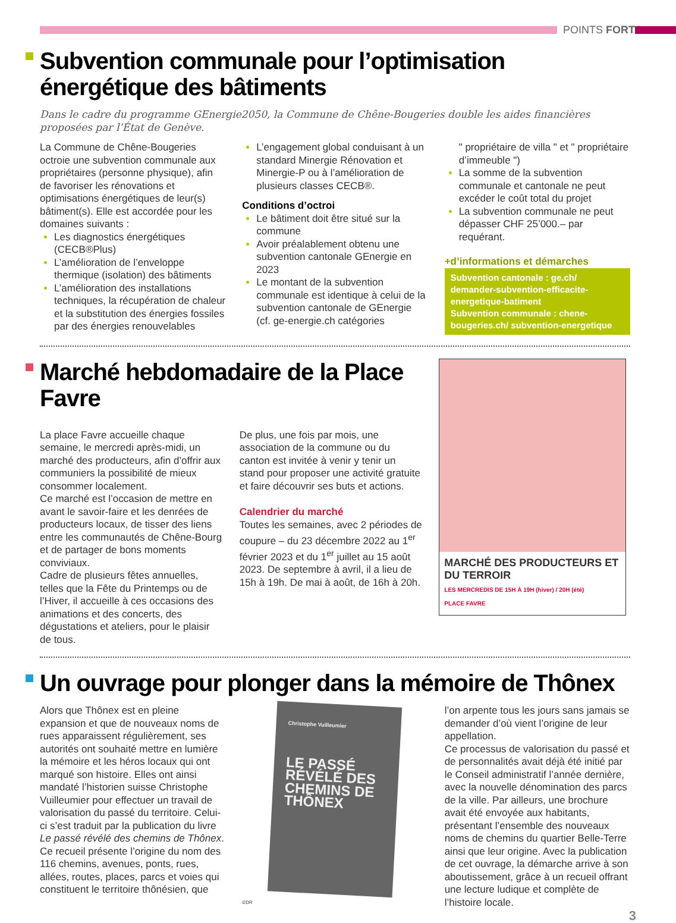POINTS FORTS
Subvention communale pour l’optimisation énergétique des bâtiments
Dans le cadre du programme GEnergie2050, la Commune de Chêne-Bougeries double les aides financières proposées par l’État de Genève.
La Commune de Chêne-Bougeries octroie une subvention communale aux propriétaires (personne physique), afin de favoriser les rénovations et optimisations énergétiques de leur(s) bâtiment(s). Elle est accordée pour les domaines suivants :
Les diagnostics énergétiques (CECB®Plus)
L’amélioration de l’enveloppe thermique (isolation) des bâtiments
L’amélioration des installations techniques, la récupération de chaleur et la substitution des énergies fossiles par des énergies renouvelables
L’engagement global conduisant à un standard Minergie Rénovation et Minergie-P ou à l’amélioration de plusieurs classes CECB®.
Conditions d’octroi
Le bâtiment doit être situé sur la commune
Avoir préalablement obtenu une subvention cantonale GEnergie en 2023
Le montant de la subvention communale est identique à celui de la subvention cantonale de GEnergie (cf. ge-energie.ch catégories
" propriétaire de villa " et " propriétaire d’immeuble ")
La somme de la subvention communale et cantonale ne peut excéder le coût total du projet
La subvention communale ne peut dépasser CHF 25’000.– par requérant.
+d’informations et démarches
Subvention cantonale : ge.ch/ demander-subvention-efficacite-energetique-batiment
Subvention communale : chene-bougeries.ch/ subvention-energetique
Marché hebdomadaire de la Place Favre
La place Favre accueille chaque semaine, le mercredi après-midi, un marché des producteurs, afin d’offrir aux communiers la possibilité de mieux consommer localement.
Ce marché est l’occasion de mettre en avant le savoir-faire et les denrées de producteurs locaux, de tisser des liens entre les communautés de Chêne-Bourg et de partager de bons moments conviviaux.
Cadre de plusieurs fêtes annuelles, telles que la Fête du Printemps ou de l’Hiver, il accueille à ces occasions des animations et des concerts, des dégustations et ateliers, pour le plaisir de tous.
De plus, une fois par mois, une association de la commune ou du canton est invitée à venir y tenir un stand pour proposer une activité gratuite et faire découvrir ses buts et actions.
Calendrier du marché
Toutes les semaines, avec 2 périodes de coupure – du 23 décembre 2022 au 1<sup>er</sup> février 2023 et du 1<sup>er</sup> juillet au 15 août 2023. De septembre à avril, il a lieu de 15h à 19h. De mai à août, de 16h à 20h.
MARCHÉ DES PRODUCTEURS ET DU TERROIR
LES MERCREDIS DE 15H À 19H (hiver) / 20H (été)
PLACE FAVRE
Un ouvrage pour plonger dans la mémoire de Thônex
Alors que Thônex est en pleine expansion et que de nouveaux noms de rues apparaissent régulièrement, ses autorités ont souhaité mettre en lumière la mémoire et les héros locaux qui ont marqué son histoire. Elles ont ainsi mandaté l’historien suisse Christophe Vuilleumier pour effectuer un travail de valorisation du passé du territoire. Celui-ci s’est traduit par la publication du livre Le passé révélé des chemins de Thônex.
Ce recueil présente l’origine du nom des 116 chemins, avenues, ponts, rues, allées, routes, places, parcs et voies qui constituent le territoire thônésien, que
Christophe Vuilleumier
LE PASSÉ RÉVÉLÉ DES CHEMINS DE THÔNEX
©DR
l’on arpente tous les jours sans jamais se demander d’où vient l’origine de leur appellation.
Ce processus de valorisation du passé et de personnalités avait déjà été initié par le Conseil administratif l’année dernière, avec la nouvelle dénomination des parcs de la ville. Par ailleurs, une brochure avait été envoyée aux habitants, présentant l’ensemble des nouveaux noms de chemins du quartier Belle-Terre ainsi que leur origine. Avec la publication de cet ouvrage, la démarche arrive à son aboutissement, grâce à un recueil offrant une lecture ludique et complète de l’histoire locale.
3